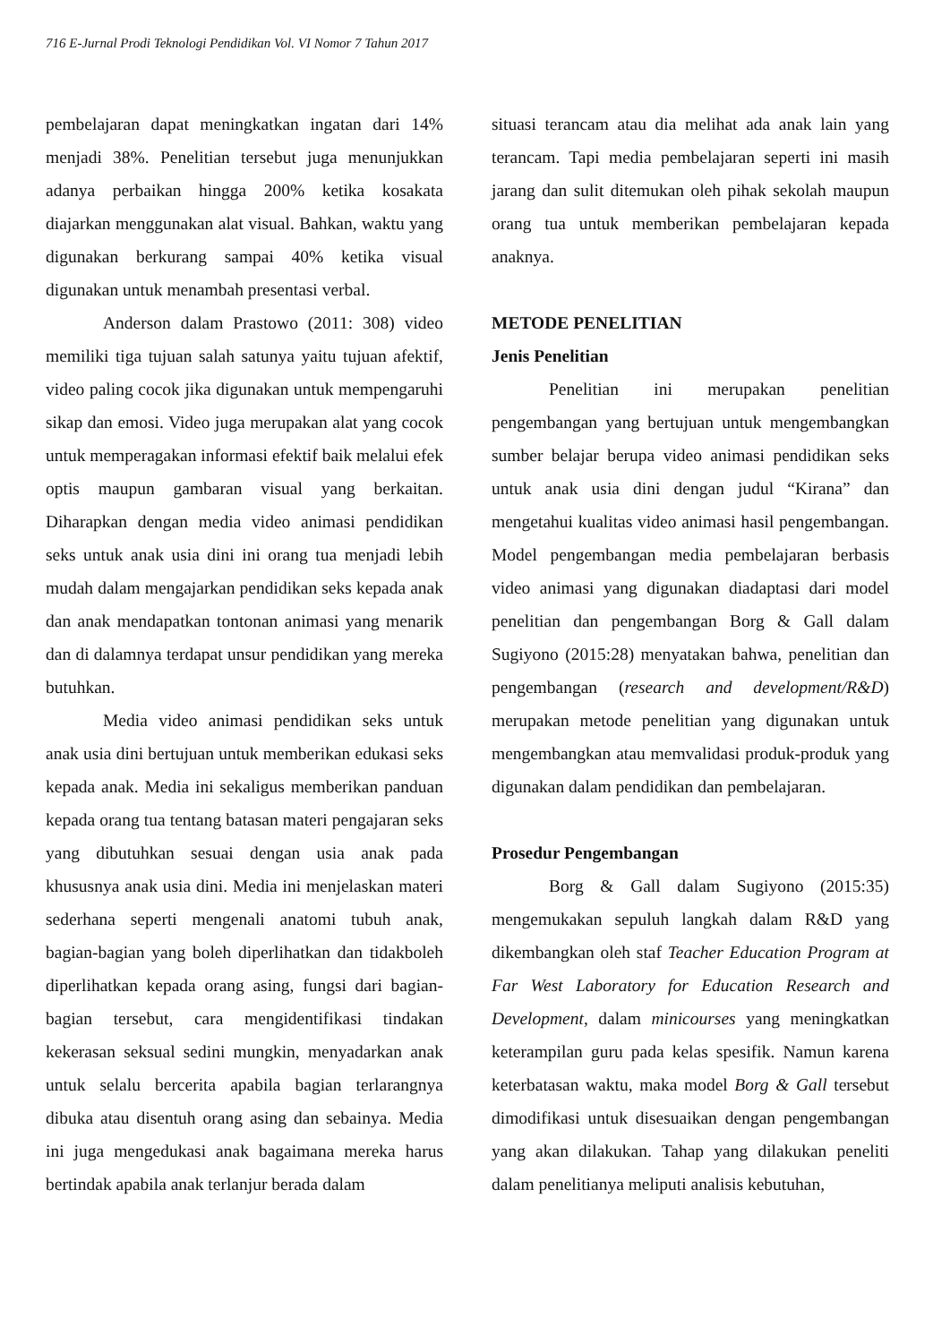716 E-Jurnal Prodi Teknologi Pendidikan Vol. VI Nomor 7 Tahun 2017
pembelajaran dapat meningkatkan ingatan dari 14% menjadi 38%. Penelitian tersebut juga menunjukkan adanya perbaikan hingga 200% ketika kosakata diajarkan menggunakan alat visual. Bahkan, waktu yang digunakan berkurang sampai 40% ketika visual digunakan untuk menambah presentasi verbal.
Anderson dalam Prastowo (2011: 308) video memiliki tiga tujuan salah satunya yaitu tujuan afektif, video paling cocok jika digunakan untuk mempengaruhi sikap dan emosi. Video juga merupakan alat yang cocok untuk memperagakan informasi efektif baik melalui efek optis maupun gambaran visual yang berkaitan. Diharapkan dengan media video animasi pendidikan seks untuk anak usia dini ini orang tua menjadi lebih mudah dalam mengajarkan pendidikan seks kepada anak dan anak mendapatkan tontonan animasi yang menarik dan di dalamnya terdapat unsur pendidikan yang mereka butuhkan.
Media video animasi pendidikan seks untuk anak usia dini bertujuan untuk memberikan edukasi seks kepada anak. Media ini sekaligus memberikan panduan kepada orang tua tentang batasan materi pengajaran seks yang dibutuhkan sesuai dengan usia anak pada khususnya anak usia dini. Media ini menjelaskan materi sederhana seperti mengenali anatomi tubuh anak, bagian-bagian yang boleh diperlihatkan dan tidakboleh diperlihatkan kepada orang asing, fungsi dari bagian-bagian tersebut, cara mengidentifikasi tindakan kekerasan seksual sedini mungkin, menyadarkan anak untuk selalu bercerita apabila bagian terlarangnya dibuka atau disentuh orang asing dan sebainya. Media ini juga mengedukasi anak bagaimana mereka harus bertindak apabila anak terlanjur berada dalam
situasi terancam atau dia melihat ada anak lain yang terancam. Tapi media pembelajaran seperti ini masih jarang dan sulit ditemukan oleh pihak sekolah maupun orang tua untuk memberikan pembelajaran kepada anaknya.
METODE PENELITIAN
Jenis Penelitian
Penelitian ini merupakan penelitian pengembangan yang bertujuan untuk mengembangkan sumber belajar berupa video animasi pendidikan seks untuk anak usia dini dengan judul “Kirana” dan mengetahui kualitas video animasi hasil pengembangan. Model pengembangan media pembelajaran berbasis video animasi yang digunakan diadaptasi dari model penelitian dan pengembangan Borg & Gall dalam Sugiyono (2015:28) menyatakan bahwa, penelitian dan pengembangan (research and development/R&D) merupakan metode penelitian yang digunakan untuk mengembangkan atau memvalidasi produk-produk yang digunakan dalam pendidikan dan pembelajaran.
Prosedur Pengembangan
Borg & Gall dalam Sugiyono (2015:35) mengemukakan sepuluh langkah dalam R&D yang dikembangkan oleh staf Teacher Education Program at Far West Laboratory for Education Research and Development, dalam minicourses yang meningkatkan keterampilan guru pada kelas spesifik. Namun karena keterbatasan waktu, maka model Borg & Gall tersebut dimodifikasi untuk disesuaikan dengan pengembangan yang akan dilakukan. Tahap yang dilakukan peneliti dalam penelitianya meliputi analisis kebutuhan,